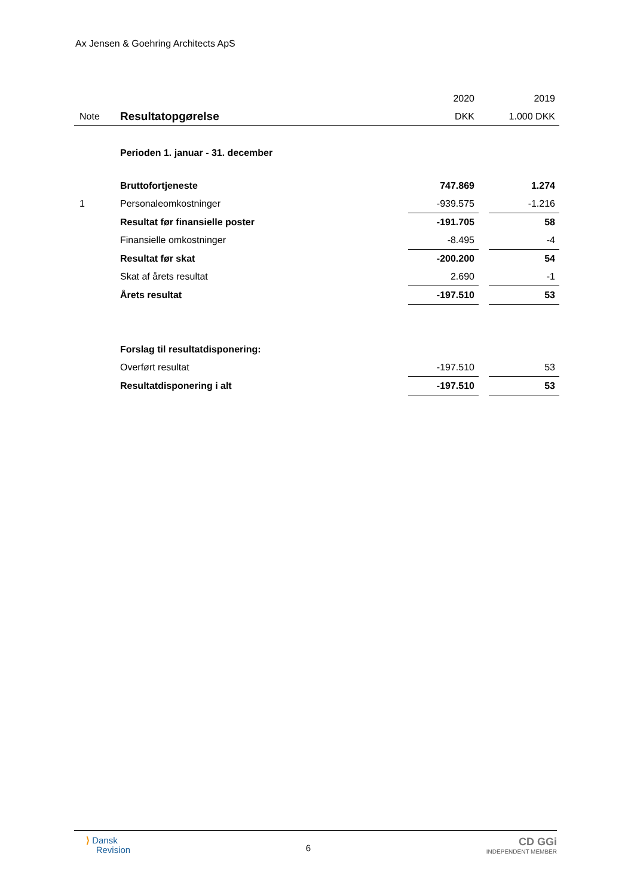Ax Jensen & Goehring Architects ApS
| | | 2020 | | 2019 |
| Note | Resultatopgørelse | DKK | | 1.000 DKK |
| | Perioden 1. januar - 31. december | | | |
| | Bruttofortjeneste | 747.869 | | 1.274 |
| 1 | Personaleomkostninger | -939.575 | | -1.216 |
| | Resultat før finansielle poster | -191.705 | | 58 |
| | Finansielle omkostninger | -8.495 | | -4 |
| | Resultat før skat | -200.200 | | 54 |
| | Skat af årets resultat | 2.690 | | -1 |
| | Årets resultat | -197.510 | | 53 |
| | Forslag til resultatdisponering: | | | |
| | Overført resultat | -197.510 | | 53 |
| | Resultatdisponering i alt | -197.510 | | 53 |
⟩ Dansk
Revision
6
CD GGi
INDEPENDENT MEMBER